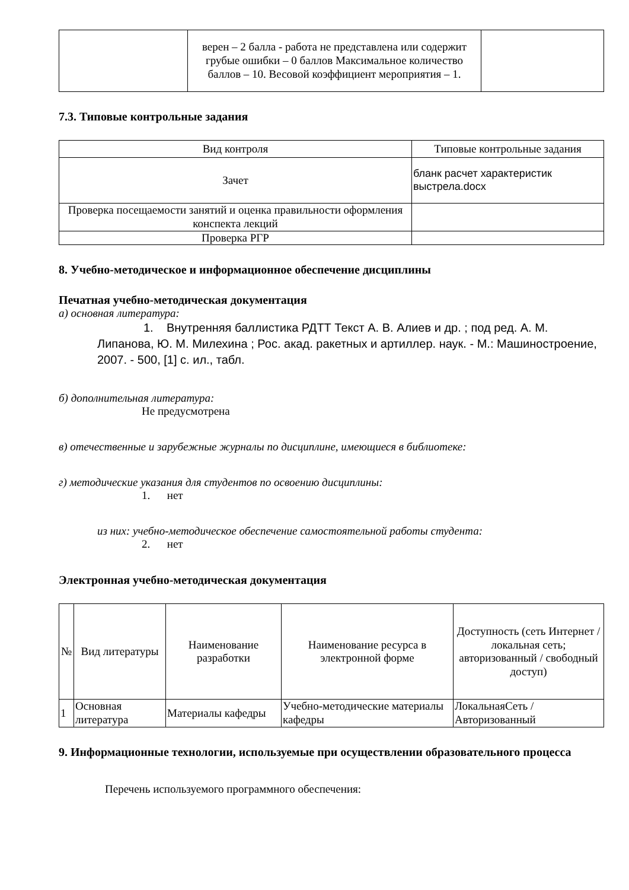| | верен – 2 балла - работа не представлена или содержит грубые ошибки – 0 баллов Максимальное количество баллов – 10. Весовой коэффициент мероприятия – 1. | |
7.3. Типовые контрольные задания
| Вид контроля | Типовые контрольные задания |
| --- | --- |
| Зачет | бланк расчет характеристик выстрела.docx |
| Проверка посещаемости занятий и оценка правильности оформления конспекта лекций | |
| Проверка РГР | |
8. Учебно-методическое и информационное обеспечение дисциплины
Печатная учебно-методическая документация
а) основная литература:
1. Внутренняя баллистика РДТТ Текст А. В. Алиев и др. ; под ред. А. М. Липанова, Ю. М. Милехина ; Рос. акад. ракетных и артиллер. наук. - М.: Машиностроение, 2007. - 500, [1] с. ил., табл.
б) дополнительная литература:
Не предусмотрена
в) отечественные и зарубежные журналы по дисциплине, имеющиеся в библиотеке:
г) методические указания для студентов по освоению дисциплины:
1. нет
из них: учебно-методическое обеспечение самостоятельной работы студента:
2. нет
Электронная учебно-методическая документация
| № | Вид литературы | Наименование разработки | Наименование ресурса в электронной форме | Доступность (сеть Интернет / локальная сеть; авторизованный / свободный доступ) |
| --- | --- | --- | --- | --- |
| 1 | Основная литература | Материалы кафедры | Учебно-методические материалы кафедры | ЛокальнаяСеть / Авторизованный |
9. Информационные технологии, используемые при осуществлении образовательного процесса
Перечень используемого программного обеспечения: